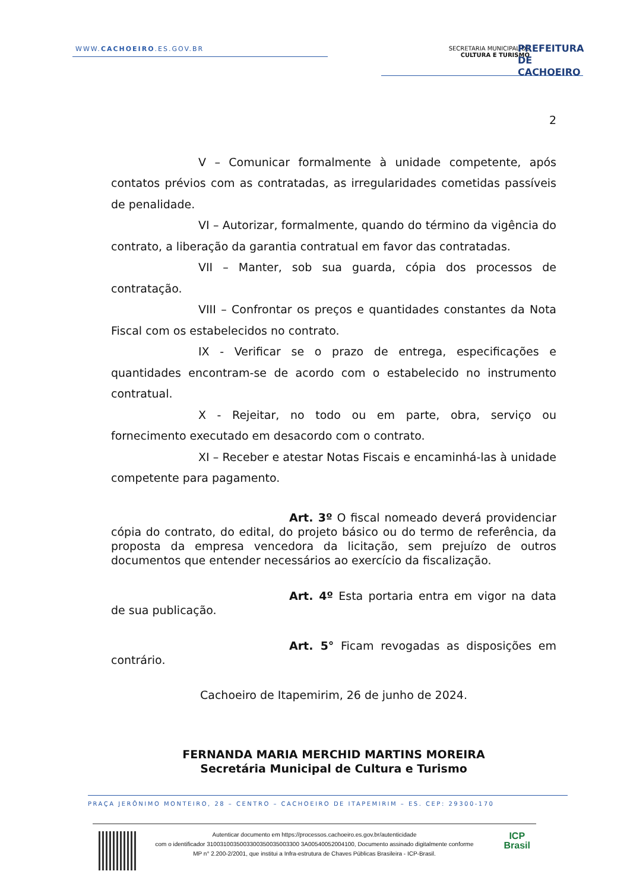WWW.CACHOEIRO.ES.GOV.BR
SECRETARIA MUNICIPAL DE
CULTURA E TURISMO
PREFEITURA DE
CACHOEIRO
2
V – Comunicar formalmente à unidade competente, após contatos prévios com as contratadas, as irregularidades cometidas passíveis de penalidade.
VI – Autorizar, formalmente, quando do término da vigência do contrato, a liberação da garantia contratual em favor das contratadas.
VII – Manter, sob sua guarda, cópia dos processos de contratação.
VIII – Confrontar os preços e quantidades constantes da Nota Fiscal com os estabelecidos no contrato.
IX - Verificar se o prazo de entrega, especificações e quantidades encontram-se de acordo com o estabelecido no instrumento contratual.
X - Rejeitar, no todo ou em parte, obra, serviço ou fornecimento executado em desacordo com o contrato.
XI – Receber e atestar Notas Fiscais e encaminhá-las à unidade competente para pagamento.
Art. 3º O fiscal nomeado deverá providenciar cópia do contrato, do edital, do projeto básico ou do termo de referência, da proposta da empresa vencedora da licitação, sem prejuízo de outros documentos que entender necessários ao exercício da fiscalização.
Art. 4º Esta portaria entra em vigor na data de sua publicação.
Art. 5° Ficam revogadas as disposições em contrário.
Cachoeiro de Itapemirim, 26 de junho de 2024.
FERNANDA MARIA MERCHID MARTINS MOREIRA
Secretária Municipal de Cultura e Turismo
PRAÇA JERÔNIMO MONTEIRO, 28 – CENTRO – CACHOEIRO DE ITAPEMIRIM – ES. CEP: 29300-170
Autenticar documento em https://processos.cachoeiro.es.gov.br/autenticidade
com o identificador 3100310035003300350035003300 3A00540052004100, Documento assinado digitalmente conforme
MP n° 2.200-2/2001, que institui a Infra-estrutura de Chaves Públicas Brasileira - ICP-Brasil.
ICP
Brasil